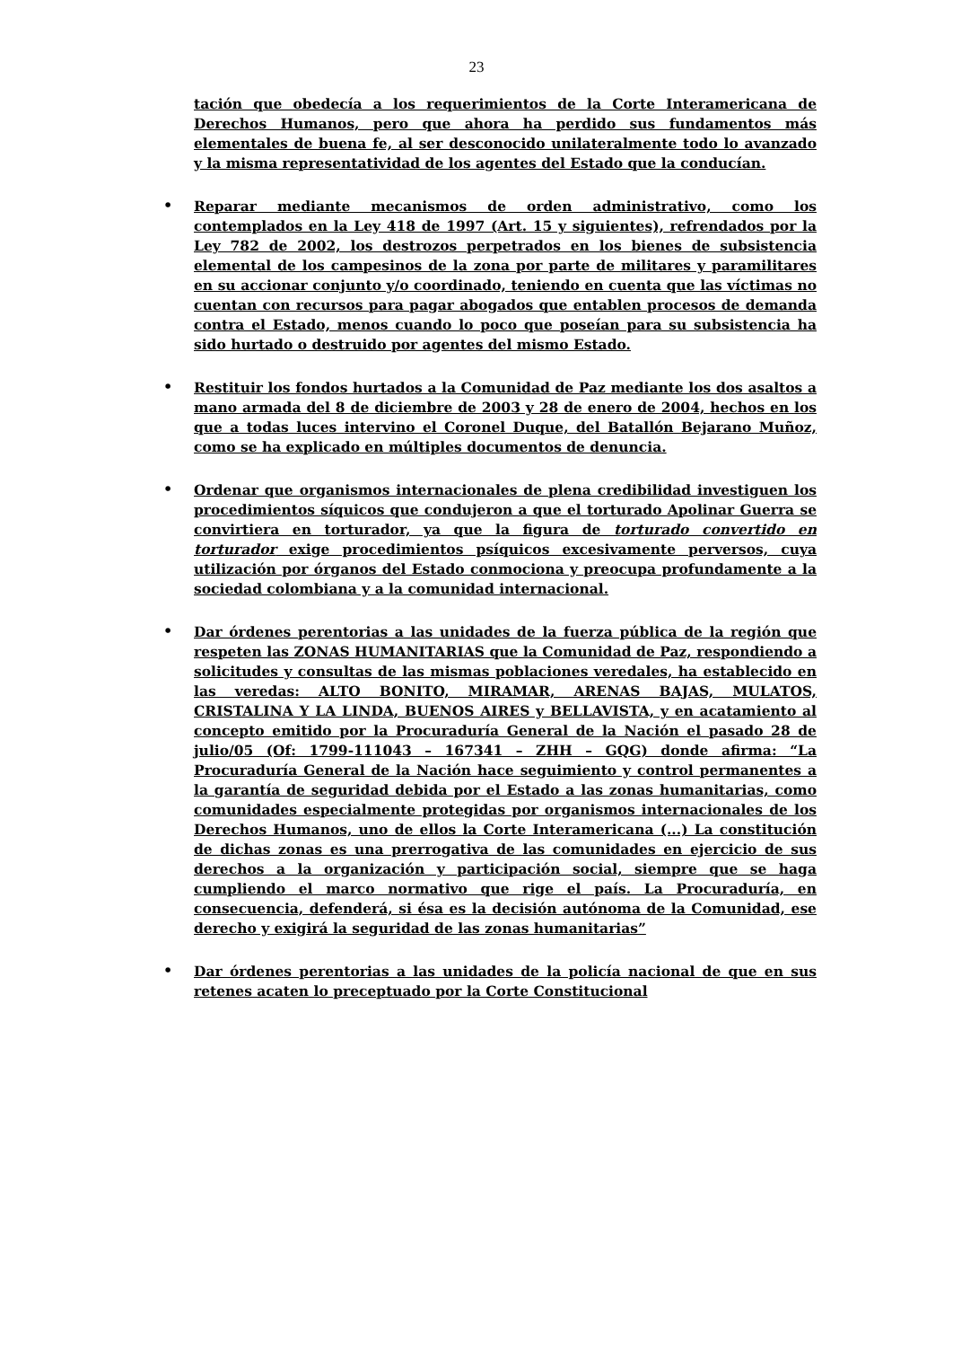23
tación que obedecía a los requerimientos de la Corte Interamericana de Derechos Humanos, pero que ahora ha perdido sus fundamentos más elementales de buena fe, al ser desconocido unilateralmente todo lo avanzado y la misma representatividad de los agentes del Estado que la conducían.
•
Reparar mediante mecanismos de orden administrativo, como los contemplados en la Ley 418 de 1997 (Art. 15 y siguientes), refrendados por la Ley 782 de 2002, los destrozos perpetrados en los bienes de subsistencia elemental de los campesinos de la zona por parte de militares y paramilitares en su accionar conjunto y/o coordinado, teniendo en cuenta que las víctimas no cuentan con recursos para pagar abogados que entablen procesos de demanda contra el Estado, menos cuando lo poco que poseían para su subsistencia ha sido hurtado o destruido por agentes del mismo Estado.
•
Restituir los fondos hurtados a la Comunidad de Paz mediante los dos asaltos a mano armada del 8 de diciembre de 2003 y 28 de enero de 2004, hechos en los que a todas luces intervino el Coronel Duque, del Batallón Bejarano Muñoz, como se ha explicado en múltiples documentos de denuncia.
•
Ordenar que organismos internacionales de plena credibilidad investiguen los procedimientos síquicos que condujeron a que el torturado Apolinar Guerra se convirtiera en torturador, ya que la figura de torturado convertido en torturador exige procedimientos psíquicos excesivamente perversos, cuya utilización por órganos del Estado conmociona y preocupa profundamente a la sociedad colombiana y a la comunidad internacional.
•
Dar órdenes perentorias a las unidades de la fuerza pública de la región que respeten las ZONAS HUMANITARIAS que la Comunidad de Paz, respondiendo a solicitudes y consultas de las mismas poblaciones veredales, ha establecido en las veredas: ALTO BONITO, MIRAMAR, ARENAS BAJAS, MULATOS, CRISTALINA Y LA LINDA, BUENOS AIRES y BELLAVISTA, y en acatamiento al concepto emitido por la Procuraduría General de la Nación el pasado 28 de julio/05 (Of: 1799-111043 – 167341 – ZHH – GQG) donde afirma: “La Procuraduría General de la Nación hace seguimiento y control permanentes a la garantía de seguridad debida por el Estado a las zonas humanitarias, como comunidades especialmente protegidas por organismos internacionales de los Derechos Humanos, uno de ellos la Corte Interamericana (...) La constitución de dichas zonas es una prerrogativa de las comunidades en ejercicio de sus derechos a la organización y participación social, siempre que se haga cumpliendo el marco normativo que rige el país. La Procuraduría, en consecuencia, defenderá, si ésa es la decisión autónoma de la Comunidad, ese derecho y exigirá la seguridad de las zonas humanitarias”
•
Dar órdenes perentorias a las unidades de la policía nacional de que en sus retenes acaten lo preceptuado por la Corte Constitucional